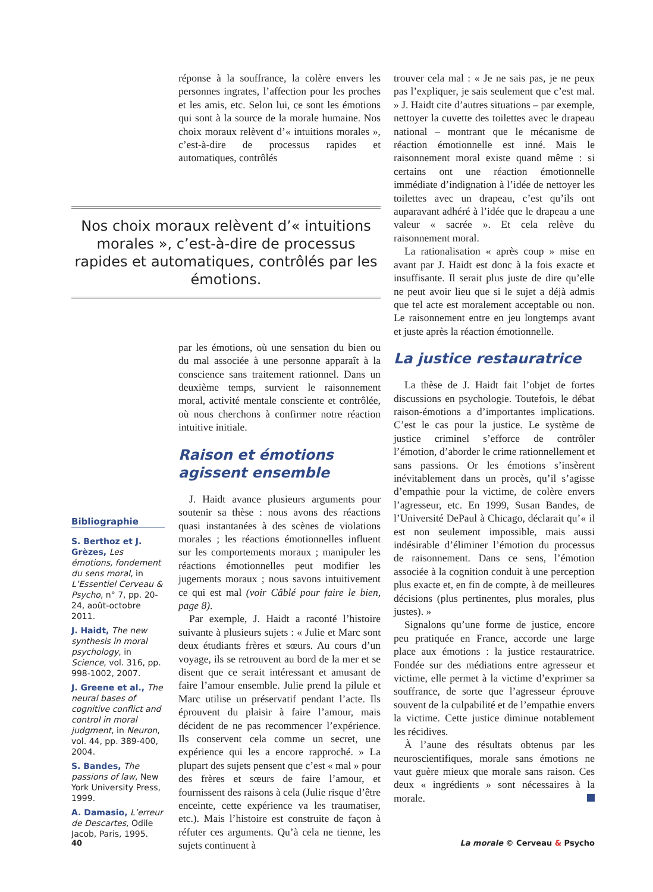réponse à la souffrance, la colère envers les personnes ingrates, l’affection pour les proches et les amis, etc. Selon lui, ce sont les émotions qui sont à la source de la morale humaine. Nos choix moraux relèvent d’« intuitions morales », c’est-à-dire de processus rapides et automatiques, contrôlés
Nos choix moraux relèvent d’« intuitions morales », c’est-à-dire de processus rapides et automatiques, contrôlés par les émotions.
Bibliographie
S. Berthoz et J. Grèzes, Les émotions, fondement du sens moral, in L’Essentiel Cerveau & Psycho, n° 7, pp. 20-24, août-octobre 2011.
J. Haidt, The new synthesis in moral psychology, in Science, vol. 316, pp. 998-1002, 2007.
J. Greene et al., The neural bases of cognitive conflict and control in moral judgment, in Neuron, vol. 44, pp. 389-400, 2004.
S. Bandes, The passions of law, New York University Press, 1999.
A. Damasio, L’erreur de Descartes, Odile Jacob, Paris, 1995.
par les émotions, où une sensation du bien ou du mal associée à une personne apparaît à la conscience sans traitement rationnel. Dans un deuxième temps, survient le raisonnement moral, activité mentale consciente et contrôlée, où nous cherchons à confirmer notre réaction intuitive initiale.
Raison et émotions agissent ensemble
J. Haidt avance plusieurs arguments pour soutenir sa thèse : nous avons des réactions quasi instantanées à des scènes de violations morales ; les réactions émotionnelles influent sur les comportements moraux ; manipuler les réactions émotionnelles peut modifier les jugements moraux ; nous savons intuitivement ce qui est mal (voir Câblé pour faire le bien, page 8).
Par exemple, J. Haidt a raconté l’histoire suivante à plusieurs sujets : « Julie et Marc sont deux étudiants frères et sœurs. Au cours d’un voyage, ils se retrouvent au bord de la mer et se disent que ce serait intéressant et amusant de faire l’amour ensemble. Julie prend la pilule et Marc utilise un préservatif pendant l’acte. Ils éprouvent du plaisir à faire l’amour, mais décident de ne pas recommencer l’expérience. Ils conservent cela comme un secret, une expérience qui les a encore rapproché. » La plupart des sujets pensent que c’est « mal » pour des frères et sœurs de faire l’amour, et fournissent des raisons à cela (Julie risque d’être enceinte, cette expérience va les traumatiser, etc.). Mais l’histoire est construite de façon à réfuter ces arguments. Qu’à cela ne tienne, les sujets continuent à
trouver cela mal : « Je ne sais pas, je ne peux pas l’expliquer, je sais seulement que c’est mal. » J. Haidt cite d’autres situations – par exemple, nettoyer la cuvette des toilettes avec le drapeau national – montrant que le mécanisme de réaction émotionnelle est inné. Mais le raisonnement moral existe quand même : si certains ont une réaction émotionnelle immédiate d’indignation à l’idée de nettoyer les toilettes avec un drapeau, c’est qu’ils ont auparavant adhéré à l’idée que le drapeau a une valeur « sacrée ». Et cela relève du raisonnement moral.
La rationalisation « après coup » mise en avant par J. Haidt est donc à la fois exacte et insuffisante. Il serait plus juste de dire qu’elle ne peut avoir lieu que si le sujet a déjà admis que tel acte est moralement acceptable ou non. Le raisonnement entre en jeu longtemps avant et juste après la réaction émotionnelle.
La justice restauratrice
La thèse de J. Haidt fait l’objet de fortes discussions en psychologie. Toutefois, le débat raison-émotions a d’importantes implications. C’est le cas pour la justice. Le système de justice criminel s’efforce de contrôler l’émotion, d’aborder le crime rationnellement et sans passions. Or les émotions s’insèrent inévitablement dans un procès, qu’il s’agisse d’empathie pour la victime, de colère envers l’agresseur, etc. En 1999, Susan Bandes, de l’Université DePaul à Chicago, déclarait qu’« il est non seulement impossible, mais aussi indésirable d’éliminer l’émotion du processus de raisonnement. Dans ce sens, l’émotion associée à la cognition conduit à une perception plus exacte et, en fin de compte, à de meilleures décisions (plus pertinentes, plus morales, plus justes). »
Signalons qu’une forme de justice, encore peu pratiquée en France, accorde une large place aux émotions : la justice restauratrice. Fondée sur des médiations entre agresseur et victime, elle permet à la victime d’exprimer sa souffrance, de sorte que l’agresseur éprouve souvent de la culpabilité et de l’empathie envers la victime. Cette justice diminue notablement les récidives.
À l’aune des résultats obtenus par les neuroscientifiques, morale sans émotions ne vaut guère mieux que morale sans raison. Ces deux « ingrédients » sont nécessaires à la morale.
40 La morale © Cerveau & Psycho